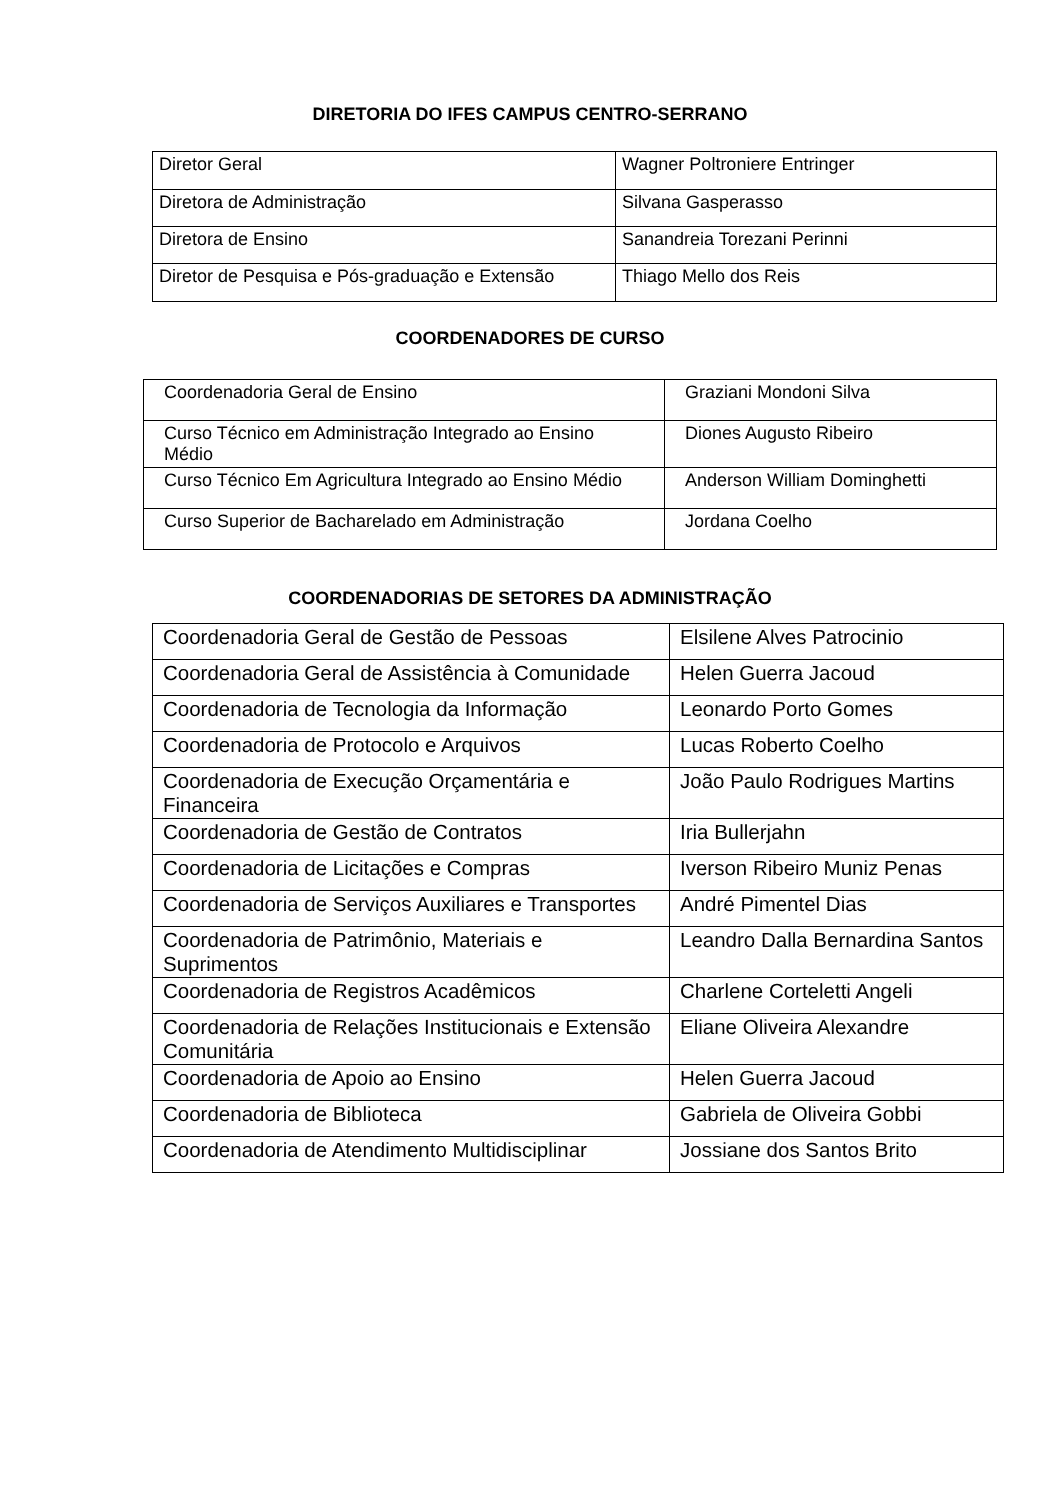DIRETORIA DO IFES CAMPUS CENTRO-SERRANO
| Diretor Geral | Wagner Poltroniere Entringer |
| Diretora de Administração | Silvana Gasperasso |
| Diretora de Ensino | Sanandreia Torezani Perinni |
| Diretor de Pesquisa e Pós-graduação e Extensão | Thiago Mello dos Reis |
COORDENADORES DE CURSO
| Coordenadoria Geral de Ensino | Graziani Mondoni Silva |
| Curso Técnico em Administração Integrado ao Ensino Médio | Diones Augusto Ribeiro |
| Curso Técnico Em Agricultura Integrado ao Ensino Médio | Anderson William Dominghetti |
| Curso Superior de Bacharelado em Administração | Jordana Coelho |
COORDENADORIAS DE SETORES DA ADMINISTRAÇÃO
| Coordenadoria Geral de Gestão de Pessoas | Elsilene Alves Patrocinio |
| Coordenadoria Geral de Assistência à Comunidade | Helen Guerra Jacoud |
| Coordenadoria de Tecnologia da Informação | Leonardo Porto Gomes |
| Coordenadoria de Protocolo e Arquivos | Lucas Roberto Coelho |
| Coordenadoria de Execução Orçamentária e Financeira | João Paulo Rodrigues Martins |
| Coordenadoria de Gestão de Contratos | Iria Bullerjahn |
| Coordenadoria de Licitações e Compras | Iverson Ribeiro Muniz Penas |
| Coordenadoria de Serviços Auxiliares e Transportes | André Pimentel Dias |
| Coordenadoria de Patrimônio, Materiais e Suprimentos | Leandro Dalla Bernardina Santos |
| Coordenadoria de Registros Acadêmicos | Charlene Corteletti Angeli |
| Coordenadoria de Relações Institucionais e Extensão Comunitária | Eliane Oliveira Alexandre |
| Coordenadoria de Apoio ao Ensino | Helen Guerra Jacoud |
| Coordenadoria de Biblioteca | Gabriela de Oliveira Gobbi |
| Coordenadoria de Atendimento Multidisciplinar | Jossiane dos Santos Brito |